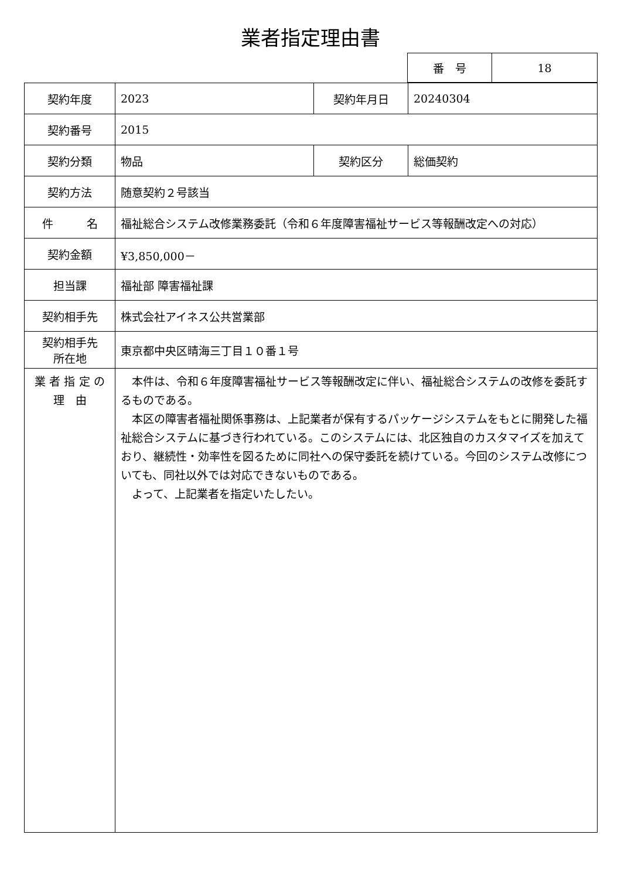業者指定理由書
| 番 号 | 18 |
| 契約年度 | 2023 | 契約年月日 | 20240304 |
| 契約番号 | 2015 | | |
| 契約分類 | 物品 | 契約区分 | 総価契約 |
| 契約方法 | 随意契約２号該当 | | |
| 件 名 | 福祉総合システム改修業務委託（令和６年度障害福祉サービス等報酬改定への対応） | | |
| 契約金額 | ¥3,850,000－ | | |
| 担当課 | 福祉部 障害福祉課 | | |
| 契約相手先 | 株式会社アイネス公共営業部 | | |
| 契約相手先 所在地 | 東京都中央区晴海三丁目１０番１号 | | |
| 業 者 指 定 の 理 由 | 本件は、令和６年度障害福祉サービス等報酬改定に伴い、福祉総合システムの改修を委託するものである。 本区の障害者福祉関係事務は、上記業者が保有するパッケージシステムをもとに開発した福祉総合システムに基づき行われている。このシステムには、北区独自のカスタマイズを加えており、継続性・効率性を図るために同社への保守委託を続けている。今回のシステム改修についても、同社以外では対応できないものである。 よって、上記業者を指定いたしたい。 | | |